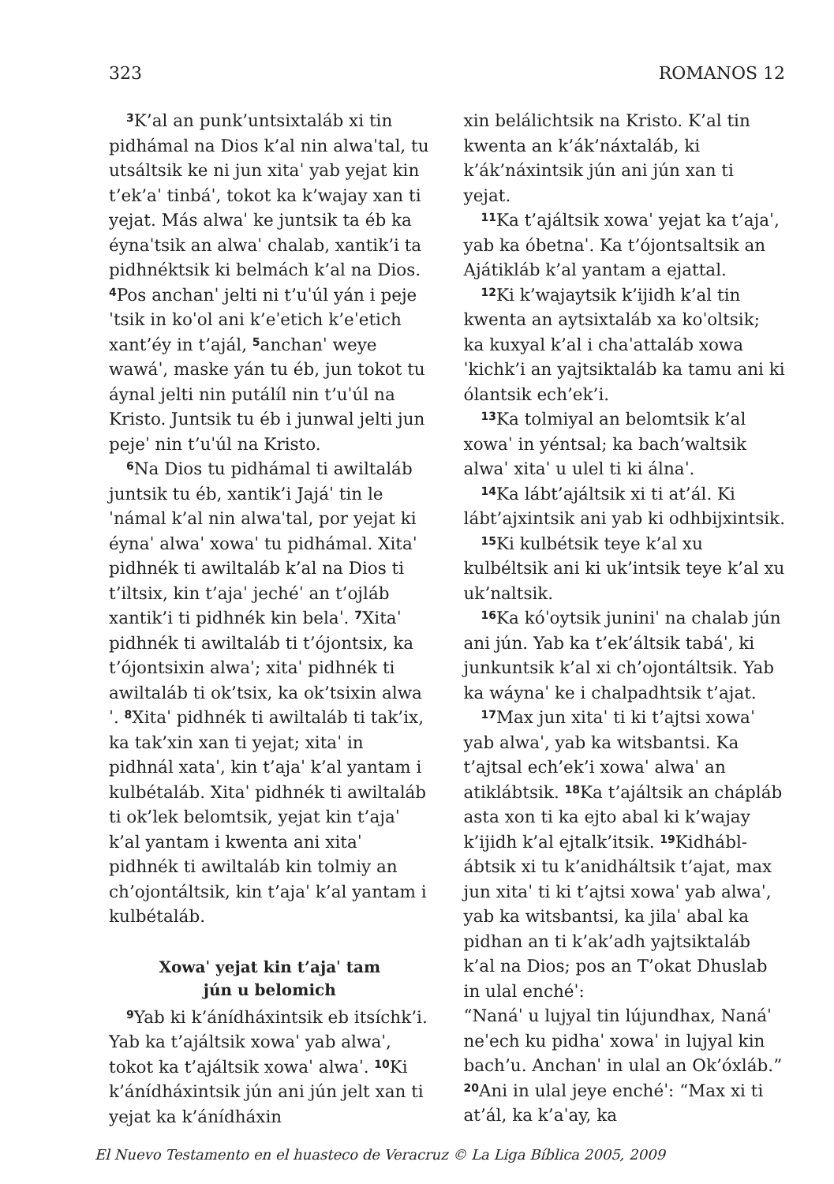323 ROMANOS 12
<sup>3</sup> K’al an punk’untsixtaláb xi tin pidhámal na Dios k’al nin alwaˈtal, tu utsáltsik ke ni jun xitaˈ yab yejat kin t’ek’aˈ tinbáˈ, tokot ka k’wajay xan ti yejat. Más alwaˈ ke juntsik ta éb ka éynaˈtsik an alwaˈ chalab, xantik’i ta pidhnéktsik ki belmách k’al na Dios. <sup>4</sup>Pos anchanˈ jelti ni t’uˈúl yán i pejeˈtsik in koˈol ani k’eˈetich k’eˈetich xant’éy in t’ajál, <sup>5</sup>anchanˈ weye wawáˈ, maske yán tu éb, jun tokot tu áynal jelti nin putálíl nin t’uˈúl na Kristo. Juntsik tu éb i junwal jelti jun pejeˈ nin t’uˈúl na Kristo.
<sup>6</sup> Na Dios tu pidhámal ti awiltaláb juntsik tu éb, xantik’i Jajáˈ tin leˈnámal k’al nin alwaˈtal, por yejat ki éynaˈ alwaˈ xowaˈ tu pidhámal. Xitaˈ pidhnék ti awiltaláb k’al na Dios ti t’iltsix, kin t’ajaˈ jechéˈ an t’ojláb xantik’i ti pidhnék kin belaˈ. <sup>7</sup>Xitaˈ pidhnék ti awiltaláb ti t’ójontsix, ka t’ójontsixin alwaˈ; xitaˈ pidhnék ti awiltaláb ti ok’tsix, ka ok’tsixin alwaˈ. <sup>8</sup>Xitaˈ pidhnék ti awiltaláb ti tak’ix, ka tak’xin xan ti yejat; xitaˈ in pidhnál xataˈ, kin t’ajaˈ k’al yantam i kulbétaláb. Xitaˈ pidhnék ti awiltaláb ti ok’lek belomtsik, yejat kin t’ajaˈ k’al yantam i kwenta ani xitaˈ pidhnék ti awiltaláb kin tolmiy an ch’ojontáltsik, kin t’ajaˈ k’al yantam i kulbétaláb.
Xowaˈ yejat kin t’ajaˈ tam
jún u belomich
<sup>9</sup> Yab ki k’ánídháxintsik eb itsíchk’i. Yab ka t’ajáltsik xowaˈ yab alwaˈ, tokot ka t’ajáltsik xowaˈ alwaˈ. <sup>10</sup>Ki k’ánídháxintsik jún ani jún jelt xan ti yejat ka k’ánídháxin
xin belálichtsik na Kristo. K’al tin kwenta an k’ák’náxtaláb, ki k’ák’náxintsik jún ani jún xan ti yejat.
<sup>11</sup> Ka t’ajáltsik xowaˈ yejat ka t’ajaˈ, yab ka óbetnaˈ. Ka t’ójontsaltsik an Ajátikláb k’al yantam a ejattal.
<sup>12</sup> Ki k’wajaytsik k’ijidh k’al tin kwenta an aytsixtaláb xa koˈoltsik; ka kuxyal k’al i chaˈattaláb xowaˈkichk’i an yajtsiktaláb ka tamu ani ki ólantsik ech’ek’i.
<sup>13</sup> Ka tolmiyal an belomtsik k’al xowaˈ in yéntsal; ka bach’waltsik alwaˈ xitaˈ u ulel ti ki álnaˈ.
<sup>14</sup> Ka lábt’ajáltsik xi ti at’ál. Ki lábt’ajxintsik ani yab ki odhbijxintsik.
<sup>15</sup> Ki kulbétsik teye k’al xu kulbéltsik ani ki uk’intsik teye k’al xu uk’naltsik.
<sup>16</sup> Ka kóˈoytsik juniniˈ na chalab jún ani jún. Yab ka t’ek’áltsik tabáˈ, ki junkuntsik k’al xi ch’ojontáltsik. Yab ka wáynaˈ ke i chalpadhtsik t’ajat.
<sup>17</sup> Max jun xitaˈ ti ki t’ajtsi xowaˈ yab alwaˈ, yab ka witsbantsi. Ka t’ajtsal ech’ek’i xowaˈ alwaˈ an atiklábtsik. <sup>18</sup>Ka t’ajáltsik an chápláb asta xon ti ka ejto abal ki k’wajay k’ijidh k’al ejtalk’itsik. <sup>19</sup>Kidhábl­ábtsik xi tu k’anidháltsik t’ajat, max jun xitaˈ ti ki t’ajtsi xowaˈ yab alwaˈ, yab ka witsbantsi, ka jilaˈ abal ka pidhan an ti k’ak’adh yajtsiktaláb k’al na Dios; pos an T’okat Dhuslab in ulal enchéˈ:
“Nanáˈ u lujyal tin lújundhax, Nanáˈ neˈech ku pidhaˈ xowaˈ in lujyal kin bach’u. Anchanˈ in ulal an Ok’óxláb.” <sup>20</sup>Ani in ulal jeye enchéˈ: “Max xi ti at’ál, ka k’aˈay, ka
El Nuevo Testamento en el huasteco de Veracruz © La Liga Bíblica 2005, 2009